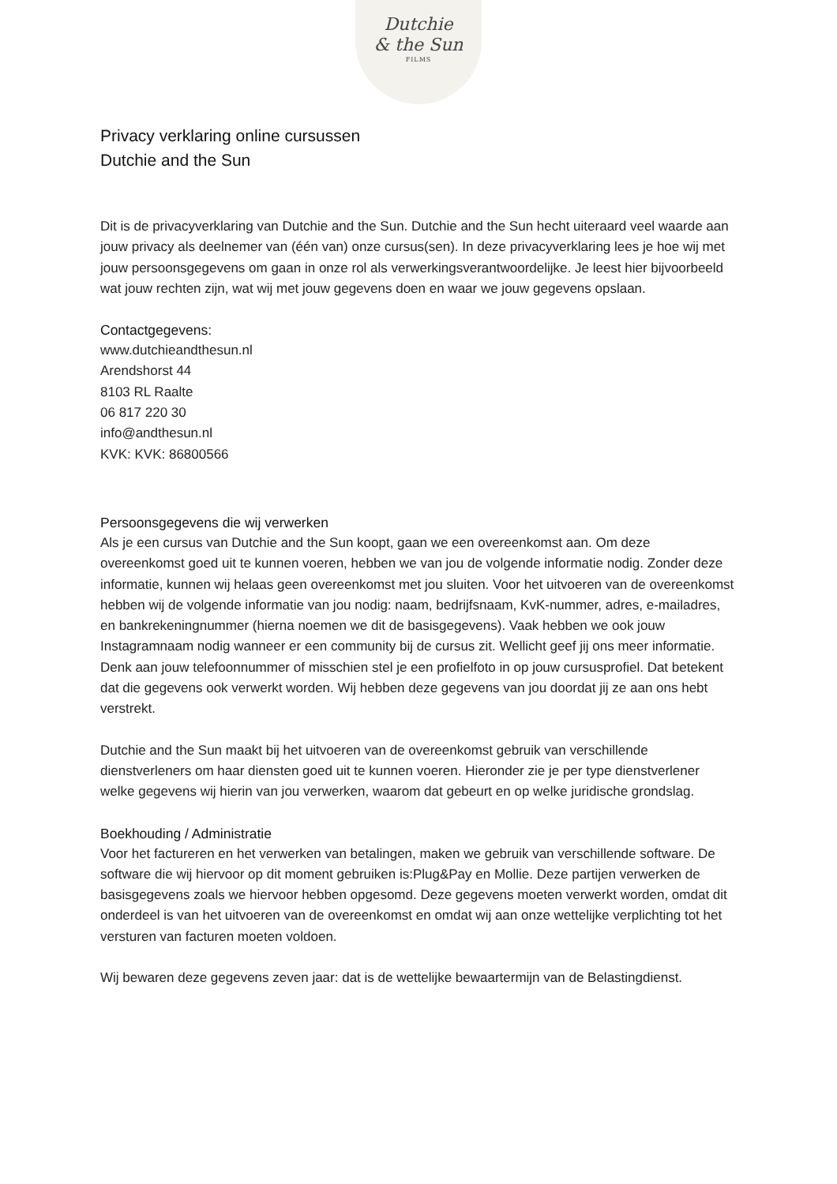Dutchie
& the Sun
FILMS
Privacy verklaring online cursussen
Dutchie and the Sun
Dit is de privacyverklaring van Dutchie and the Sun. Dutchie and the Sun hecht uiteraard veel waarde aan jouw privacy als deelnemer van (één van) onze cursus(sen). In deze privacyverklaring lees je hoe wij met jouw persoonsgegevens om gaan in onze rol als verwerkingsverantwoordelijke. Je leest hier bijvoorbeeld wat jouw rechten zijn, wat wij met jouw gegevens doen en waar we jouw gegevens opslaan.
Contactgegevens:
www.dutchieandthesun.nl
Arendshorst 44
8103 RL Raalte
06 817 220 30
info@andthesun.nl
KVK: KVK: 86800566
Persoonsgegevens die wij verwerken
Als je een cursus van Dutchie and the Sun koopt, gaan we een overeenkomst aan. Om deze overeenkomst goed uit te kunnen voeren, hebben we van jou de volgende informatie nodig. Zonder deze informatie, kunnen wij helaas geen overeenkomst met jou sluiten. Voor het uitvoeren van de overeenkomst hebben wij de volgende informatie van jou nodig: naam, bedrijfsnaam, KvK-nummer, adres, e-mailadres, en bankrekeningnummer (hierna noemen we dit de basisgegevens). Vaak hebben we ook jouw Instagramnaam nodig wanneer er een community bij de cursus zit. Wellicht geef jij ons meer informatie. Denk aan jouw telefoonnummer of misschien stel je een profielfoto in op jouw cursusprofiel. Dat betekent dat die gegevens ook verwerkt worden. Wij hebben deze gegevens van jou doordat jij ze aan ons hebt verstrekt.
Dutchie and the Sun maakt bij het uitvoeren van de overeenkomst gebruik van verschillende dienstverleners om haar diensten goed uit te kunnen voeren. Hieronder zie je per type dienstverlener welke gegevens wij hierin van jou verwerken, waarom dat gebeurt en op welke juridische grondslag.
Boekhouding / Administratie
Voor het factureren en het verwerken van betalingen, maken we gebruik van verschillende software. De software die wij hiervoor op dit moment gebruiken is:Plug&Pay en Mollie. Deze partijen verwerken de basisgegevens zoals we hiervoor hebben opgesomd. Deze gegevens moeten verwerkt worden, omdat dit onderdeel is van het uitvoeren van de overeenkomst en omdat wij aan onze wettelijke verplichting tot het versturen van facturen moeten voldoen.
Wij bewaren deze gegevens zeven jaar: dat is de wettelijke bewaartermijn van de Belastingdienst.